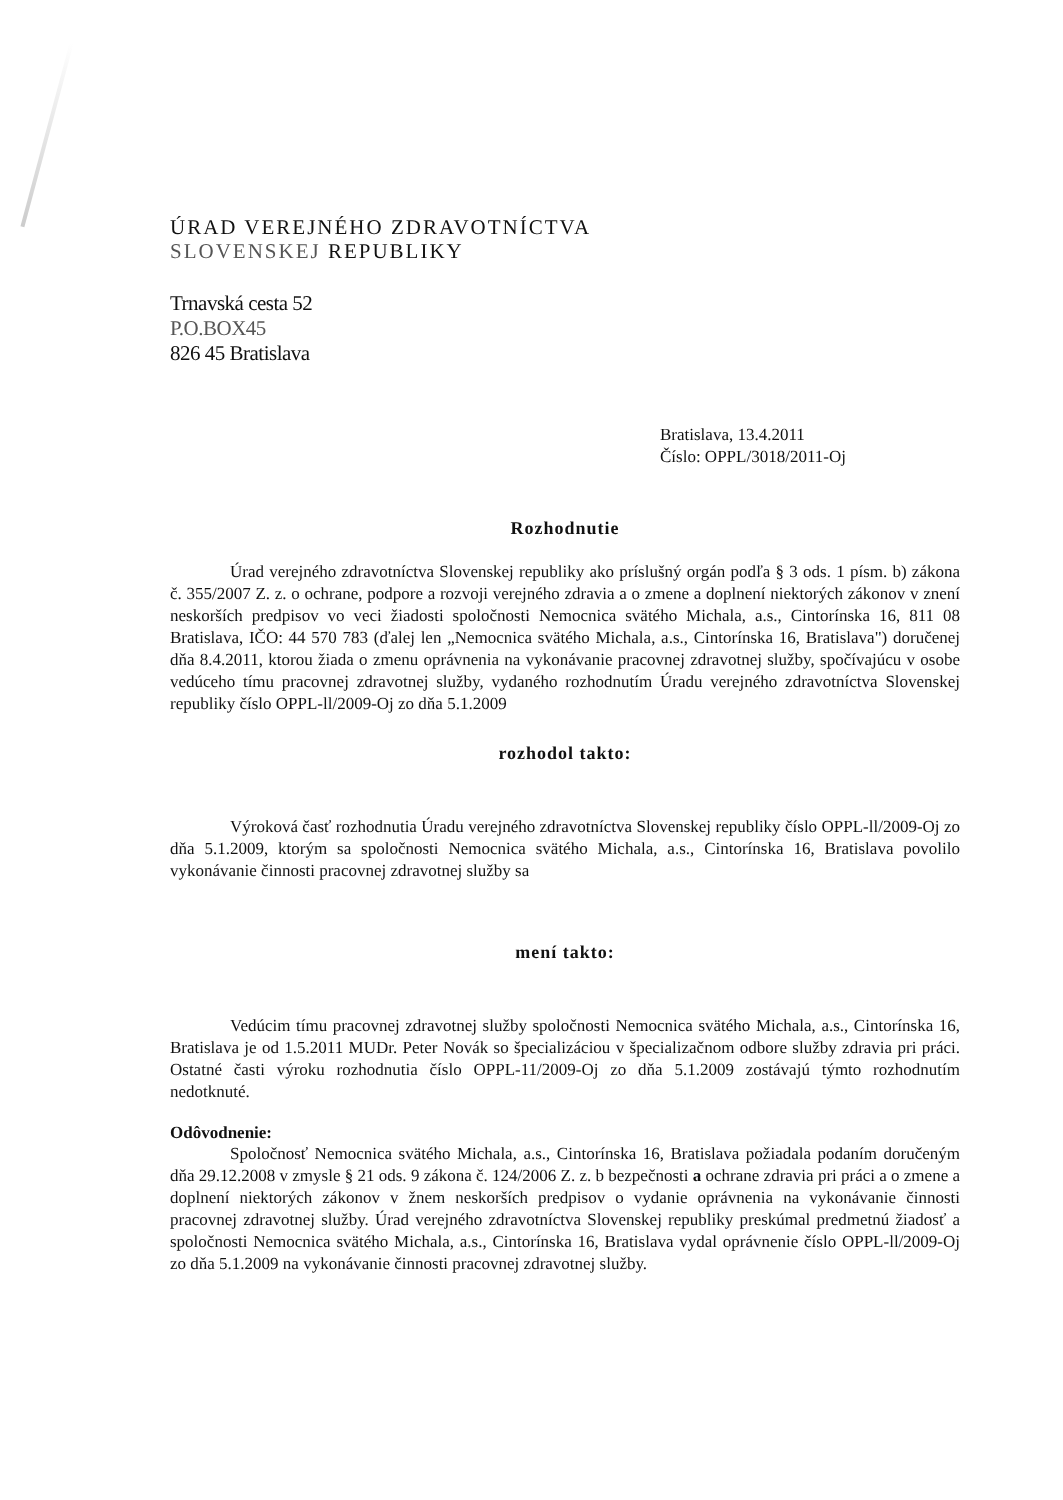ÚRAD VEREJNÉHO ZDRAVOTNÍCTVA
SLOVENSKEJ REPUBLIKY
Trnavská cesta 52
P.O.BOX45
826 45 Bratislava
Bratislava, 13.4.2011
Číslo: OPPL/3018/2011-Oj
Rozhodnutie
Úrad verejného zdravotníctva Slovenskej republiky ako príslušný orgán podľa § 3 ods. 1 písm. b) zákona č. 355/2007 Z. z. o ochrane, podpore a rozvoji verejného zdravia a o zmene a doplnení niektorých zákonov v znení neskorších predpisov vo veci žiadosti spoločnosti Nemocnica svätého Michala, a.s., Cintorínska 16, 811 08 Bratislava, IČO: 44 570 783 (ďalej len „Nemocnica svätého Michala, a.s., Cintorínska 16, Bratislava") doručenej dňa 8.4.2011, ktorou žiada o zmenu oprávnenia na vykonávanie pracovnej zdravotnej služby, spočívajúcu v osobe vedúceho tímu pracovnej zdravotnej služby, vydaného rozhodnutím Úradu verejného zdravotníctva Slovenskej republiky číslo OPPL-ll/2009-Oj zo dňa 5.1.2009
rozhodol takto:
Výroková časť rozhodnutia Úradu verejného zdravotníctva Slovenskej republiky číslo OPPL-ll/2009-Oj zo dňa 5.1.2009, ktorým sa spoločnosti Nemocnica svätého Michala, a.s., Cintorínska 16, Bratislava povolilo vykonávanie činnosti pracovnej zdravotnej služby sa
mení takto:
Vedúcim tímu pracovnej zdravotnej služby spoločnosti Nemocnica svätého Michala, a.s., Cintorínska 16, Bratislava je od 1.5.2011 MUDr. Peter Novák so špecializáciou v špecializačnom odbore služby zdravia pri práci. Ostatné časti výroku rozhodnutia číslo OPPL-11/2009-Oj zo dňa 5.1.2009 zostávajú týmto rozhodnutím nedotknuté.
Odôvodnenie:
Spoločnosť Nemocnica svätého Michala, a.s., Cintorínska 16, Bratislava požiadala podaním doručeným dňa 29.12.2008 v zmysle § 21 ods. 9 zákona č. 124/2006 Z. z. b bezpečnosti a ochrane zdravia pri práci a o zmene a doplnení niektorých zákonov v žnem neskorších predpisov o vydanie oprávnenia na vykonávanie činnosti pracovnej zdravotnej služby. Úrad verejného zdravotníctva Slovenskej republiky preskúmal predmetnú žiadosť a spoločnosti Nemocnica svätého Michala, a.s., Cintorínska 16, Bratislava vydal oprávnenie číslo OPPL-ll/2009-Oj zo dňa 5.1.2009 na vykonávanie činnosti pracovnej zdravotnej služby.